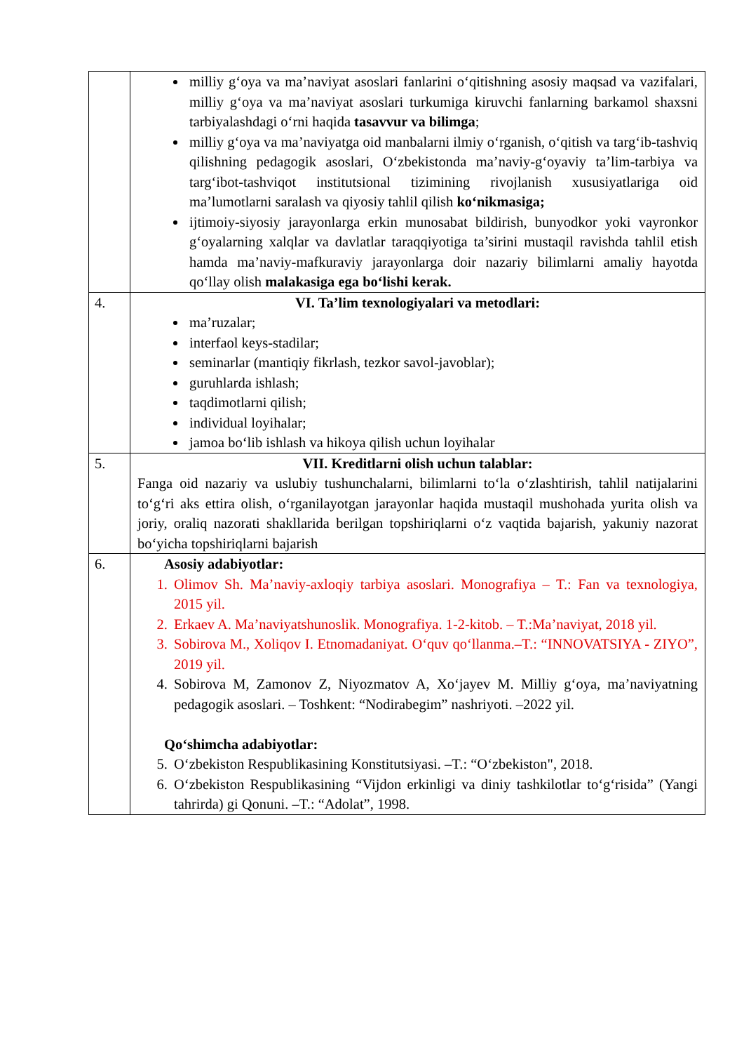| | milliy g‘oya va ma’naviyat asoslari fanlarini o‘qitishning asosiy maqsad va vazifalari, milliy g‘oya va ma’naviyat asoslari turkumiga kiruvchi fanlarning barkamol shaxsni tarbiyalashdagi o‘rni haqida tasavvur va bilimga ; milliy g‘oya va ma’naviyatga oid manbalarni ilmiy o‘rganish, o‘qitish va targ‘ib-tashviq qilishning pedagogik asoslari, O‘zbekistonda ma’naviy-g‘oyaviy ta’lim-tarbiya va targ‘ibot-tashviqot institutsional tizimining rivojlanish xususiyatlariga oid ma’lumotlarni saralash va qiyosiy tahlil qilish ko‘nikmasiga; ijtimoiy-siyosiy jarayonlarga erkin munosabat bildirish, bunyodkor yoki vayronkor g‘oyalarning xalqlar va davlatlar taraqqiyotiga ta’sirini mustaqil ravishda tahlil etish hamda ma’naviy-mafkuraviy jarayonlarga doir nazariy bilimlarni amaliy hayotda qo‘llay olish malakasiga ega bo‘lishi kerak. |
| 4. | VI. Ta’lim texnologiyalari va metodlari: ma’ruzalar; interfaol keys-stadilar; seminarlar (mantiqiy fikrlash, tezkor savol-javoblar); guruhlarda ishlash; taqdimotlarni qilish; individual loyihalar; jamoa bo‘lib ishlash va hikoya qilish uchun loyihalar |
| 5. | VII. Kreditlarni olish uchun talablar: Fanga oid nazariy va uslubiy tushunchalarni, bilimlarni to‘la o‘zlashtirish, tahlil natijalarini to‘g‘ri aks ettira olish, o‘rganilayotgan jarayonlar haqida mustaqil mushohada yurita olish va joriy, oraliq nazorati shakllarida berilgan topshiriqlarni o‘z vaqtida bajarish, yakuniy nazorat bo‘yicha topshiriqlarni bajarish |
| 6. | Asosiy adabiyotlar: 1. Olimov Sh. Ma’naviy-axloqiy tarbiya asoslari. Monografiya – T.: Fan va texnologiya, 2015 yil. 2. Erkaev A. Ma’naviyatshunoslik. Monografiya. 1-2-kitob. – T.:Ma’naviyat, 2018 yil. 3. Sobirova M., Xoliqov I. Etnomadaniyat. O‘quv qo‘llanma.–T.: “INNOVATSIYA - ZIYO”, 2019 yil. 4. Sobirova M, Zamonov Z, Niyozmatov A, Xo‘jayev M. Milliy g‘oya, ma’naviyatning pedagogik asoslari. – Toshkent: “Nodirabegim” nashriyoti. –2022 yil. Qo‘shimcha adabiyotlar: 5. O‘zbekiston Respublikasining Konstitutsiyasi. –T.: “O‘zbekiston", 2018. 6. O‘zbekiston Respublikasining “Vijdon erkinligi va diniy tashkilotlar to‘g‘risida” (Yangi tahrirda) gi Qonuni. –T.: “Adolat”, 1998. |